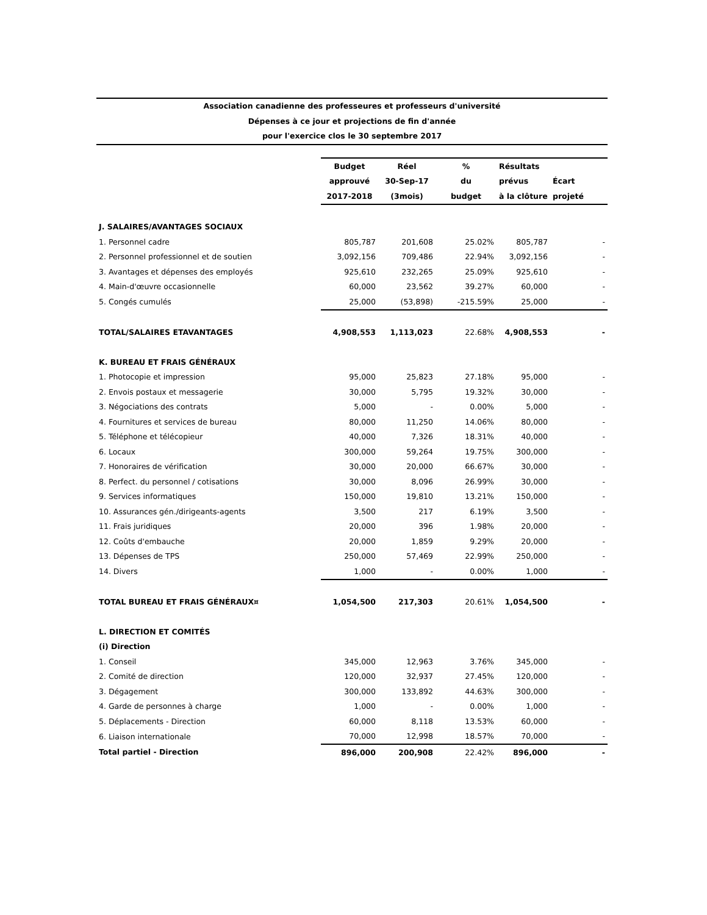Association canadienne des professeures et professeurs d'université
Dépenses à ce jour et projections de fin d'année
pour l'exercice clos le 30 septembre 2017
| | Budget | Réel | % | Résultats | |
| | approuvé | 30-Sep-17 | du | prévus | Écart |
| | 2017-2018 | (3mois) | budget | à la clôture | projeté |
| J. SALAIRES/AVANTAGES SOCIAUX | | | | | |
| 1. Personnel cadre | 805,787 | 201,608 | 25.02% | 805,787 | - |
| 2. Personnel professionnel et de soutien | 3,092,156 | 709,486 | 22.94% | 3,092,156 | - |
| 3. Avantages et dépenses des employés | 925,610 | 232,265 | 25.09% | 925,610 | - |
| 4. Main-d'œuvre occasionnelle | 60,000 | 23,562 | 39.27% | 60,000 | - |
| 5. Congés cumulés | 25,000 | (53,898) | -215.59% | 25,000 | - |
| TOTAL/SALAIRES ETAVANTAGES | 4,908,553 | 1,113,023 | 22.68% | 4,908,553 | - |
| K. BUREAU ET FRAIS GÉNÉRAUX | | | | | |
| 1. Photocopie et impression | 95,000 | 25,823 | 27.18% | 95,000 | - |
| 2. Envois postaux et messagerie | 30,000 | 5,795 | 19.32% | 30,000 | - |
| 3. Négociations des contrats | 5,000 | - | 0.00% | 5,000 | - |
| 4. Fournitures et services de bureau | 80,000 | 11,250 | 14.06% | 80,000 | - |
| 5. Téléphone et télécopieur | 40,000 | 7,326 | 18.31% | 40,000 | - |
| 6. Locaux | 300,000 | 59,264 | 19.75% | 300,000 | - |
| 7. Honoraires de vérification | 30,000 | 20,000 | 66.67% | 30,000 | - |
| 8. Perfect. du personnel / cotisations | 30,000 | 8,096 | 26.99% | 30,000 | - |
| 9. Services informatiques | 150,000 | 19,810 | 13.21% | 150,000 | - |
| 10. Assurances gén./dirigeants-agents | 3,500 | 217 | 6.19% | 3,500 | - |
| 11. Frais juridiques | 20,000 | 396 | 1.98% | 20,000 | - |
| 12. Coûts d'embauche | 20,000 | 1,859 | 9.29% | 20,000 | - |
| 13. Dépenses de TPS | 250,000 | 57,469 | 22.99% | 250,000 | - |
| 14. Divers | 1,000 | - | 0.00% | 1,000 | - |
| TOTAL BUREAU ET FRAIS GÉNÉRAUX¤ | 1,054,500 | 217,303 | 20.61% | 1,054,500 | - |
| L. DIRECTION ET COMITÉS | | | | | |
| (i) Direction | | | | | |
| 1. Conseil | 345,000 | 12,963 | 3.76% | 345,000 | - |
| 2. Comité de direction | 120,000 | 32,937 | 27.45% | 120,000 | - |
| 3. Dégagement | 300,000 | 133,892 | 44.63% | 300,000 | - |
| 4. Garde de personnes à charge | 1,000 | - | 0.00% | 1,000 | - |
| 5. Déplacements - Direction | 60,000 | 8,118 | 13.53% | 60,000 | - |
| 6. Liaison internationale | 70,000 | 12,998 | 18.57% | 70,000 | - |
| Total partiel - Direction | 896,000 | 200,908 | 22.42% | 896,000 | - |